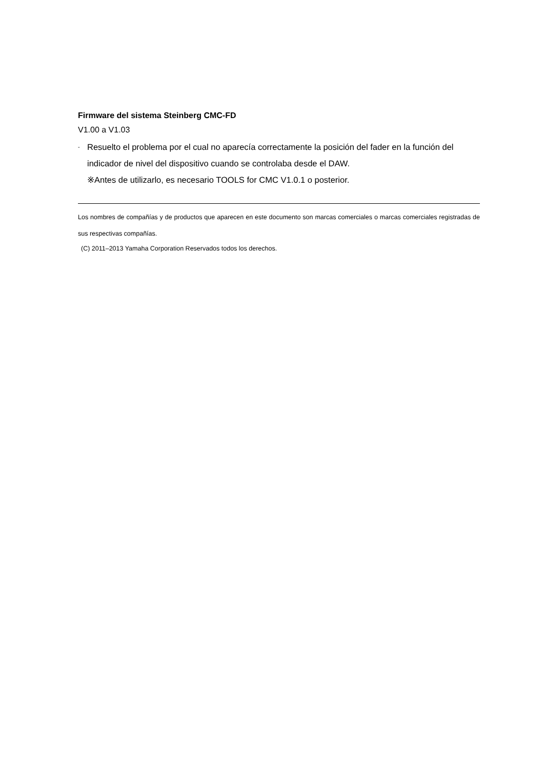Firmware del sistema Steinberg CMC-FD
V1.00 a V1.03
- Resuelto el problema por el cual no aparecía correctamente la posición del fader en la función del indicador de nivel del dispositivo cuando se controlaba desde el DAW.
※Antes de utilizarlo, es necesario TOOLS for CMC V1.0.1 o posterior.
Los nombres de compañías y de productos que aparecen en este documento son marcas comerciales o marcas comerciales registradas de sus respectivas compañías.
(C) 2011–2013 Yamaha Corporation Reservados todos los derechos.